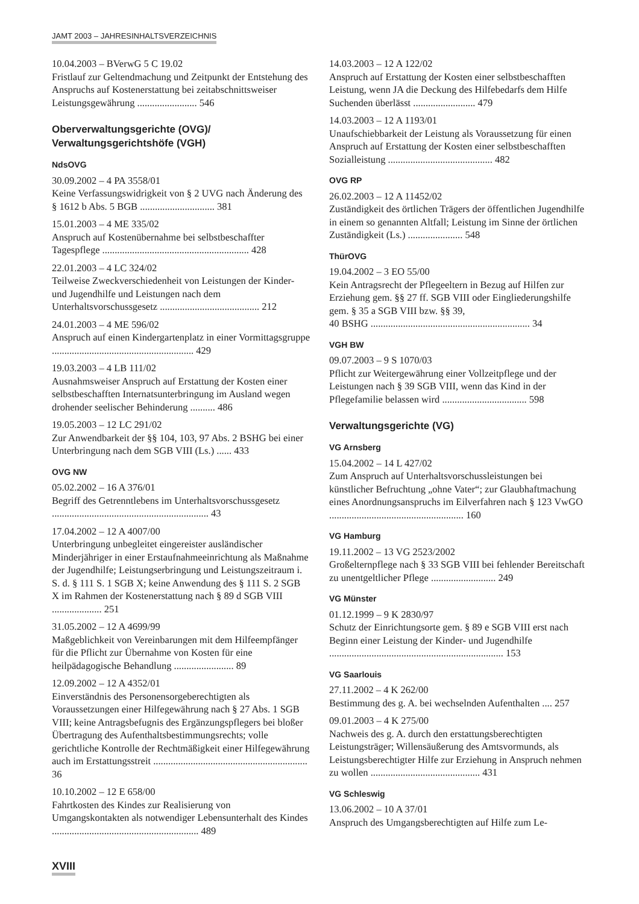JAMT 2003 – JAHRESINHALTSVERZEICHNIS
10.04.2003 – BVerwG 5 C 19.02
Fristlauf zur Geltendmachung und Zeitpunkt der Entstehung des Anspruchs auf Kostenerstattung bei zeitabschnittsweiser Leistungsgewährung ........................ 546
Oberverwaltungsgerichte (OVG)/
Verwaltungsgerichtshöfe (VGH)
NdsOVG
30.09.2002 – 4 PA 3558/01
Keine Verfassungswidrigkeit von § 2 UVG nach Änderung des § 1612 b Abs. 5 BGB .............................. 381
15.01.2003 – 4 ME 335/02
Anspruch auf Kostenübernahme bei selbstbeschaffter Tagespflege ........................................................... 428
22.01.2003 – 4 LC 324/02
Teilweise Zweckverschiedenheit von Leistungen der Kinder- und Jugendhilfe und Leistungen nach dem Unterhaltsvorschussgesetz ........................................ 212
24.01.2003 – 4 ME 596/02
Anspruch auf einen Kindergartenplatz in einer Vormittagsgruppe ......................................................... 429
19.03.2003 – 4 LB 111/02
Ausnahmsweiser Anspruch auf Erstattung der Kosten einer selbstbeschafften Internatsunterbringung im Ausland wegen drohender seelischer Behinderung .......... 486
19.05.2003 – 12 LC 291/02
Zur Anwendbarkeit der §§ 104, 103, 97 Abs. 2 BSHG bei einer Unterbringung nach dem SGB VIII (Ls.) ...... 433
OVG NW
05.02.2002 – 16 A 376/01
Begriff des Getrenntlebens im Unterhaltsvorschussgesetz ............................................................... 43
17.04.2002 – 12 A 4007/00
Unterbringung unbegleitet eingereister ausländischer Minderjähriger in einer Erstaufnahmeeinrichtung als Maßnahme der Jugendhilfe; Leistungserbringung und Leistungszeitraum i. S. d. § 111 S. 1 SGB X; keine Anwendung des § 111 S. 2 SGB X im Rahmen der Kostenerstattung nach § 89 d SGB VIII .................... 251
31.05.2002 – 12 A 4699/99
Maßgeblichkeit von Vereinbarungen mit dem Hilfeempfänger für die Pflicht zur Übernahme von Kosten für eine heilpädagogische Behandlung ........................ 89
12.09.2002 – 12 A 4352/01
Einverständnis des Personensorgeberechtigten als Voraussetzungen einer Hilfegewährung nach § 27 Abs. 1 SGB VIII; keine Antragsbefugnis des Ergänzungspflegers bei bloßer Übertragung des Aufenthaltsbestimmungsrechts; volle gerichtliche Kontrolle der Rechtmäßigkeit einer Hilfegewährung auch im Erstattungsstreit .............................................................. 36
10.10.2002 – 12 E 658/00
Fahrtkosten des Kindes zur Realisierung von Umgangskontakten als notwendiger Lebensunterhalt des Kindes ........................................................... 489
14.03.2003 – 12 A 122/02
Anspruch auf Erstattung der Kosten einer selbstbeschafften Leistung, wenn JA die Deckung des Hilfebedarfs dem Hilfe Suchenden überlässt ......................... 479
14.03.2003 – 12 A 1193/01
Unaufschiebbarkeit der Leistung als Voraussetzung für einen Anspruch auf Erstattung der Kosten einer selbstbeschafften Sozialleistung .......................................... 482
OVG RP
26.02.2003 – 12 A 11452/02
Zuständigkeit des örtlichen Trägers der öffentlichen Jugendhilfe in einem so genannten Altfall; Leistung im Sinne der örtlichen Zuständigkeit (Ls.) ...................... 548
ThürOVG
19.04.2002 – 3 EO 55/00
Kein Antragsrecht der Pflegeeltern in Bezug auf Hilfen zur Erziehung gem. §§ 27 ff. SGB VIII oder Eingliederungshilfe gem. § 35 a SGB VIII bzw. §§ 39,
40 BSHG ................................................................ 34
VGH BW
09.07.2003 – 9 S 1070/03
Pflicht zur Weitergewährung einer Vollzeitpflege und der Leistungen nach § 39 SGB VIII, wenn das Kind in der Pflegefamilie belassen wird .................................. 598
Verwaltungsgerichte (VG)
VG Arnsberg
15.04.2002 – 14 L 427/02
Zum Anspruch auf Unterhaltsvorschussleistungen bei künstlicher Befruchtung „ohne Vater“; zur Glaubhaftmachung eines Anordnungsanspruchs im Eilverfahren nach § 123 VwGO ...................................................... 160
VG Hamburg
19.11.2002 – 13 VG 2523/2002
Großelternpflege nach § 33 SGB VIII bei fehlender Bereitschaft zu unentgeltlicher Pflege .......................... 249
VG Münster
01.12.1999 – 9 K 2830/97
Schutz der Einrichtungsorte gem. § 89 e SGB VIII erst nach Beginn einer Leistung der Kinder- und Jugendhilfe ...................................................................... 153
VG Saarlouis
27.11.2002 – 4 K 262/00
Bestimmung des g. A. bei wechselnden Aufenthalten .... 257
09.01.2003 – 4 K 275/00
Nachweis des g. A. durch den erstattungsberechtigten Leistungsträger; Willensäußerung des Amtsvormunds, als Leistungsberechtigter Hilfe zur Erziehung in Anspruch nehmen zu wollen ............................................ 431
VG Schleswig
13.06.2002 – 10 A 37/01
Anspruch des Umgangsberechtigten auf Hilfe zum Le-
XVIII